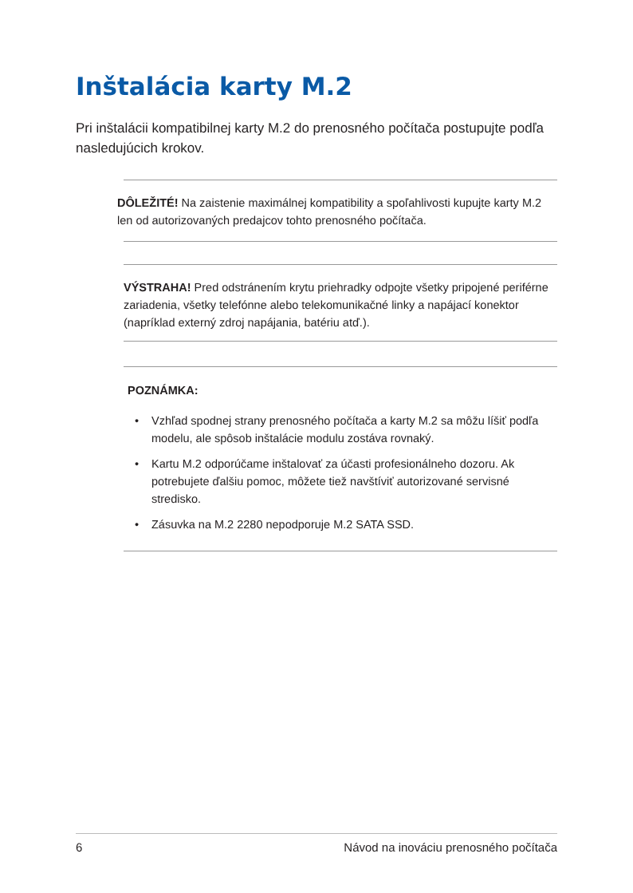Inštalácia karty M.2
Pri inštalácii kompatibilnej karty M.2 do prenosného počítača postupujte podľa nasledujúcich krokov.
DÔLEŽITÉ! Na zaistenie maximálnej kompatibility a spoľahlivosti kupujte karty M.2 len od autorizovaných predajcov tohto prenosného počítača.
VÝSTRAHA! Pred odstránením krytu priehradky odpojte všetky pripojené periférne zariadenia, všetky telefónne alebo telekomunikačné linky a napájací konektor (napríklad externý zdroj napájania, batériu atď.).
POZNÁMKA:
• Vzhľad spodnej strany prenosného počítača a karty M.2 sa môžu líšiť podľa modelu, ale spôsob inštalácie modulu zostáva rovnaký.
• Kartu M.2 odporúčame inštalovať za účasti profesionálneho dozoru. Ak potrebujete ďalšiu pomoc, môžete tiež navštíviť autorizované servisné stredisko.
• Zásuvka na M.2 2280 nepodporuje M.2 SATA SSD.
6 Návod na inováciu prenosného počítača